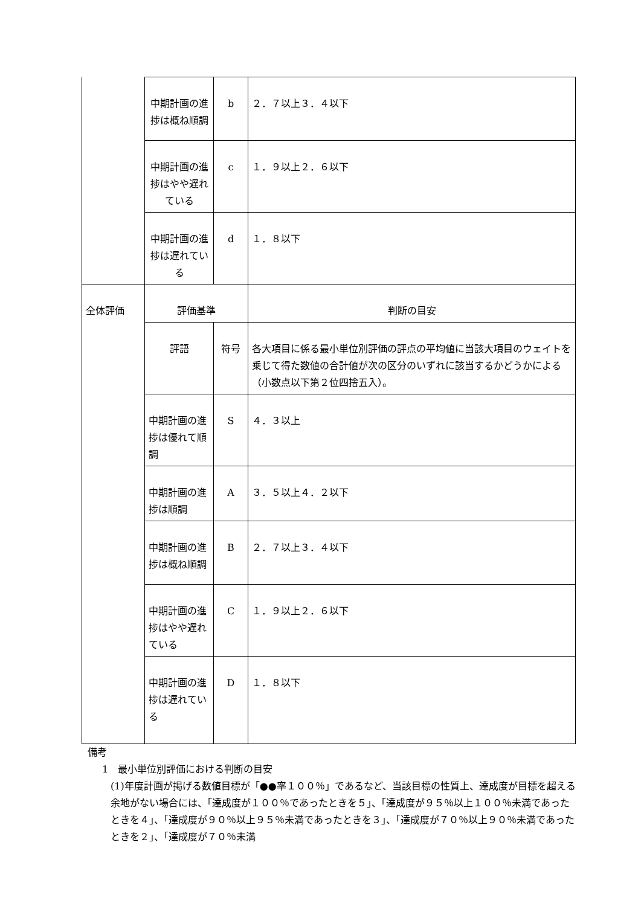| | 中期計画の進捗は概ね順調 | b | ２．７以上３．４以下 |
| | 中期計画の進捗はやや遅れている | c | １．９以上２．６以下 |
| | 中期計画の進捗は遅れている | d | １．８以下 |
| 全体評価 | 評価基準 | | 判断の目安 |
| | 評語 | 符号 | 各大項目に係る最小単位別評価の評点の平均値に当該大項目のウェイトを乗じて得た数値の合計値が次の区分のいずれに該当するかどうかによる（小数点以下第２位四捨五入）。 |
| | 中期計画の進捗は優れて順調 | S | ４．３以上 |
| | 中期計画の進捗は順調 | A | ３．５以上４．２以下 |
| | 中期計画の進捗は概ね順調 | B | ２．７以上３．４以下 |
| | 中期計画の進捗はやや遅れている | C | １．９以上２．６以下 |
| | 中期計画の進捗は遅れている | D | １．８以下 |
備考
1　最小単位別評価における判断の目安
(1)年度計画が掲げる数値目標が「●●率１００％」であるなど、当該目標の性質上、達成度が目標を超える余地がない場合には、「達成度が１００％であったときを５」、「達成度が９５％以上１００％未満であったときを４」、「達成度が９０％以上９５％未満であったときを３」、「達成度が７０％以上９０％未満であったときを２」、「達成度が７０％未満